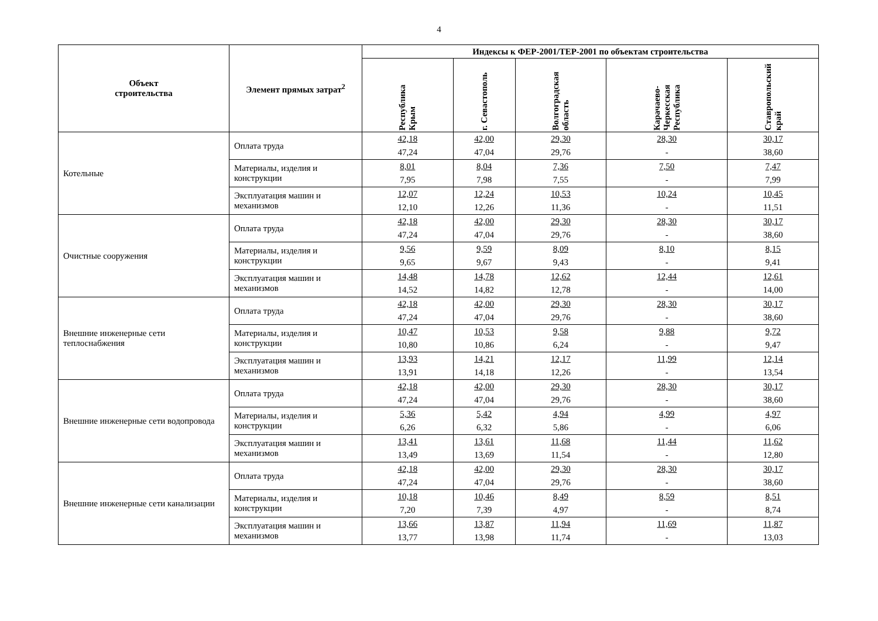4
| Объект строительства | Элемент прямых затрат<sup>2</sup> | Индексы к ФЕР-2001/ТЕР-2001 по объектам строительства | | | | |
| --- | --- | --- | --- | --- | --- | --- |
| | | Республика Крым | г. Севастополь | Волгоградская область | Карачаево-Черкесская Республика | Ставропольский край |
| Котельные | Оплата труда | 42,18 47,24 | 42,00 47,04 | 29,30 29,76 | 28,30 - | 30,17 38,60 |
| | Материалы, изделия и конструкции | 8,01 7,95 | 8,04 7,98 | 7,36 7,55 | 7,50 - | 7,47 7,99 |
| | Эксплуатация машин и механизмов | 12,07 12,10 | 12,24 12,26 | 10,53 11,36 | 10,24 - | 10,45 11,51 |
| Очистные сооружения | Оплата труда | 42,18 47,24 | 42,00 47,04 | 29,30 29,76 | 28,30 - | 30,17 38,60 |
| | Материалы, изделия и конструкции | 9,56 9,65 | 9,59 9,67 | 8,09 9,43 | 8,10 - | 8,15 9,41 |
| | Эксплуатация машин и механизмов | 14,48 14,52 | 14,78 14,82 | 12,62 12,78 | 12,44 - | 12,61 14,00 |
| Внешние инженерные сети теплоснабжения | Оплата труда | 42,18 47,24 | 42,00 47,04 | 29,30 29,76 | 28,30 - | 30,17 38,60 |
| | Материалы, изделия и конструкции | 10,47 10,80 | 10,53 10,86 | 9,58 6,24 | 9,88 - | 9,72 9,47 |
| | Эксплуатация машин и механизмов | 13,93 13,91 | 14,21 14,18 | 12,17 12,26 | 11,99 - | 12,14 13,54 |
| Внешние инженерные сети водопровода | Оплата труда | 42,18 47,24 | 42,00 47,04 | 29,30 29,76 | 28,30 - | 30,17 38,60 |
| | Материалы, изделия и конструкции | 5,36 6,26 | 5,42 6,32 | 4,94 5,86 | 4,99 - | 4,97 6,06 |
| | Эксплуатация машин и механизмов | 13,41 13,49 | 13,61 13,69 | 11,68 11,54 | 11,44 - | 11,62 12,80 |
| Внешние инженерные сети канализации | Оплата труда | 42,18 47,24 | 42,00 47,04 | 29,30 29,76 | 28,30 - | 30,17 38,60 |
| | Материалы, изделия и конструкции | 10,18 7,20 | 10,46 7,39 | 8,49 4,97 | 8,59 - | 8,51 8,74 |
| | Эксплуатация машин и механизмов | 13,66 13,77 | 13,87 13,98 | 11,94 11,74 | 11,69 - | 11,87 13,03 |